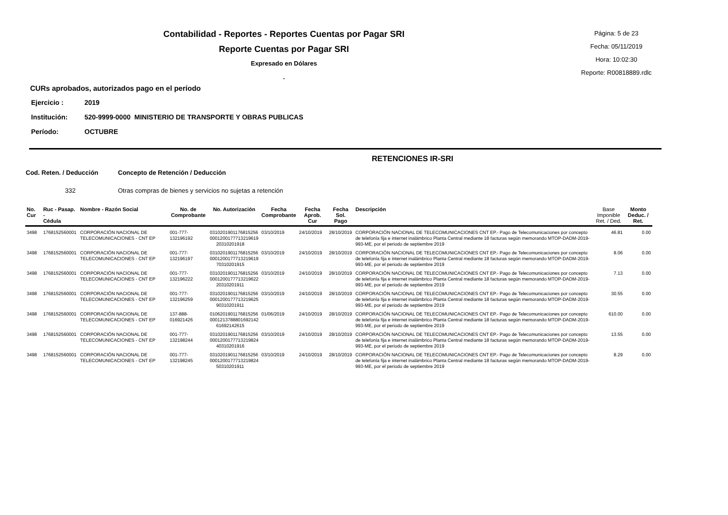Contabilidad - Reportes - Reportes Cuentas por Pagar SRI
Reporte Cuentas por Pagar SRI
Expresado en Dólares
.
Página: 5 de 23
Fecha: 05/11/2019
Hora: 10:02:30
Reporte: R00818889.rdlc
CURs aprobados, autorizados pago en el período
Ejercicio : 2019
Institución: 520-9999-0000 MINISTERIO DE TRANSPORTE Y OBRAS PUBLICAS
Período: OCTUBRE
RETENCIONES IR-SRI
Cod. Reten. / Deducción Concepto de Retención / Deducción
332 Otras compras de bienes y servicios no sujetas a retención
| No. Cur | Ruc - Pasap. - Cédula | Nombre - Razón Social | No. de Comprobante | No. Autorización | Fecha Comprobante | Fecha Aprob. Cur | Fecha Sol. Pago | Descripción | Base Imponible Ret. / Ded. | Monto Deduc. / Ret. |
| --- | --- | --- | --- | --- | --- | --- | --- | --- | --- | --- |
| 3498 | 1768152560001 | CORPORACIÓN NACIONAL DE TELECOMUNICACIONES - CNT EP | 001-777-132196192 | 0310201901176815256 0001200177713219619 20310201918 | 03/10/2019 | 24/10/2019 | 28/10/2019 | CORPORACIÓN NACIONAL DE TELECOMUNICACIONES CNT EP.- Pago de Telecomunicaciones por concepto de telefonía fija e internet inalámbrico Planta Central mediante 18 facturas según memorando MTOP-DADM-2019-993-ME, por el periodo de septiembre 2019 | 46.81 | 0.00 |
| 3498 | 1768152560001 | CORPORACIÓN NACIONAL DE TELECOMUNICACIONES - CNT EP | 001-777-132196197 | 0310201901176815256 0001200177713219619 70310201915 | 03/10/2019 | 24/10/2019 | 28/10/2019 | CORPORACIÓN NACIONAL DE TELECOMUNICACIONES CNT EP.- Pago de Telecomunicaciones por concepto de telefonía fija e internet inalámbrico Planta Central mediante 18 facturas según memorando MTOP-DADM-2019-993-ME, por el periodo de septiembre 2019 | 8.06 | 0.00 |
| 3498 | 1768152560001 | CORPORACIÓN NACIONAL DE TELECOMUNICACIONES - CNT EP | 001-777-132196222 | 0310201901176815256 0001200177713219622 20310201911 | 03/10/2019 | 24/10/2019 | 28/10/2019 | CORPORACIÓN NACIONAL DE TELECOMUNICACIONES CNT EP.- Pago de Telecomunicaciones por concepto de telefonía fija e internet inalámbrico Planta Central mediante 18 facturas según memorando MTOP-DADM-2019-993-ME, por el periodo de septiembre 2019 | 7.13 | 0.00 |
| 3498 | 1768152560001 | CORPORACIÓN NACIONAL DE TELECOMUNICACIONES - CNT EP | 001-777-132196259 | 0310201901176815256 0001200177713219625 90310201911 | 03/10/2019 | 24/10/2019 | 28/10/2019 | CORPORACIÓN NACIONAL DE TELECOMUNICACIONES CNT EP.- Pago de Telecomunicaciones por concepto de telefonía fija e internet inalámbrico Planta Central mediante 18 facturas según memorando MTOP-DADM-2019-993-ME, por el periodo de septiembre 2019 | 30.55 | 0.00 |
| 3498 | 1768152560001 | CORPORACIÓN NACIONAL DE TELECOMUNICACIONES - CNT EP | 137-888-016921426 | 0106201901176815256 0001213788801692142 61692142615 | 01/06/2019 | 24/10/2019 | 28/10/2019 | CORPORACIÓN NACIONAL DE TELECOMUNICACIONES CNT EP.- Pago de Telecomunicaciones por concepto de telefonía fija e internet inalámbrico Planta Central mediante 18 facturas según memorando MTOP-DADM-2019-993-ME, por el periodo de septiembre 2019 | 610.00 | 0.00 |
| 3498 | 1768152560001 | CORPORACIÓN NACIONAL DE TELECOMUNICACIONES - CNT EP | 001-777-132198244 | 0310201901176815256 0001200177713219824 40310201916 | 03/10/2019 | 24/10/2019 | 28/10/2019 | CORPORACIÓN NACIONAL DE TELECOMUNICACIONES CNT EP.- Pago de Telecomunicaciones por concepto de telefonía fija e internet inalámbrico Planta Central mediante 18 facturas según memorando MTOP-DADM-2019-993-ME, por el periodo de septiembre 2019 | 13.55 | 0.00 |
| 3498 | 1768152560001 | CORPORACIÓN NACIONAL DE TELECOMUNICACIONES - CNT EP | 001-777-132198245 | 0310201901176815256 0001200177713219824 50310201911 | 03/10/2019 | 24/10/2019 | 28/10/2019 | CORPORACIÓN NACIONAL DE TELECOMUNICACIONES CNT EP.- Pago de Telecomunicaciones por concepto de telefonía fija e internet inalámbrico Planta Central mediante 18 facturas según memorando MTOP-DADM-2019-993-ME, por el periodo de septiembre 2019 | 8.29 | 0.00 |